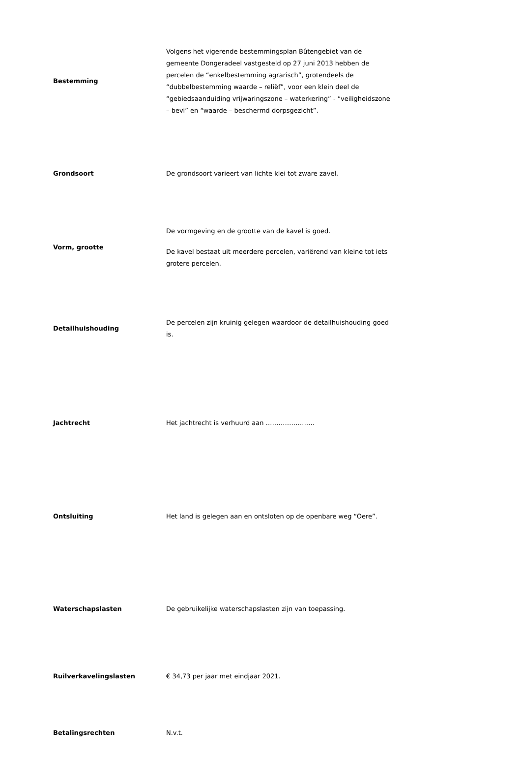| Bestemming | Volgens het vigerende bestemmingsplan Bûtengebiet van de gemeente Dongeradeel vastgesteld op 27 juni 2013 hebben de percelen de “enkelbestemming agrarisch”, grotendeels de “dubbelbestemming waarde – reliëf”, voor een klein deel de “gebiedsaanduiding vrijwaringszone – waterkering” - “veiligheidszone – bevi” en “waarde – beschermd dorpsgezicht”. |
| Grondsoort | De grondsoort varieert van lichte klei tot zware zavel. |
| Vorm, grootte | De vormgeving en de grootte van de kavel is goed. De kavel bestaat uit meerdere percelen, variërend van kleine tot iets grotere percelen. |
| Detailhuishouding | De percelen zijn kruinig gelegen waardoor de detailhuishouding goed is. |
| Jachtrecht | Het jachtrecht is verhuurd aan ………………….. |
| Ontsluiting | Het land is gelegen aan en ontsloten op de openbare weg “Oere”. |
| Waterschapslasten | De gebruikelijke waterschapslasten zijn van toepassing. |
| Ruilverkavelingslasten | € 34,73 per jaar met eindjaar 2021. |
| Betalingsrechten | N.v.t. |